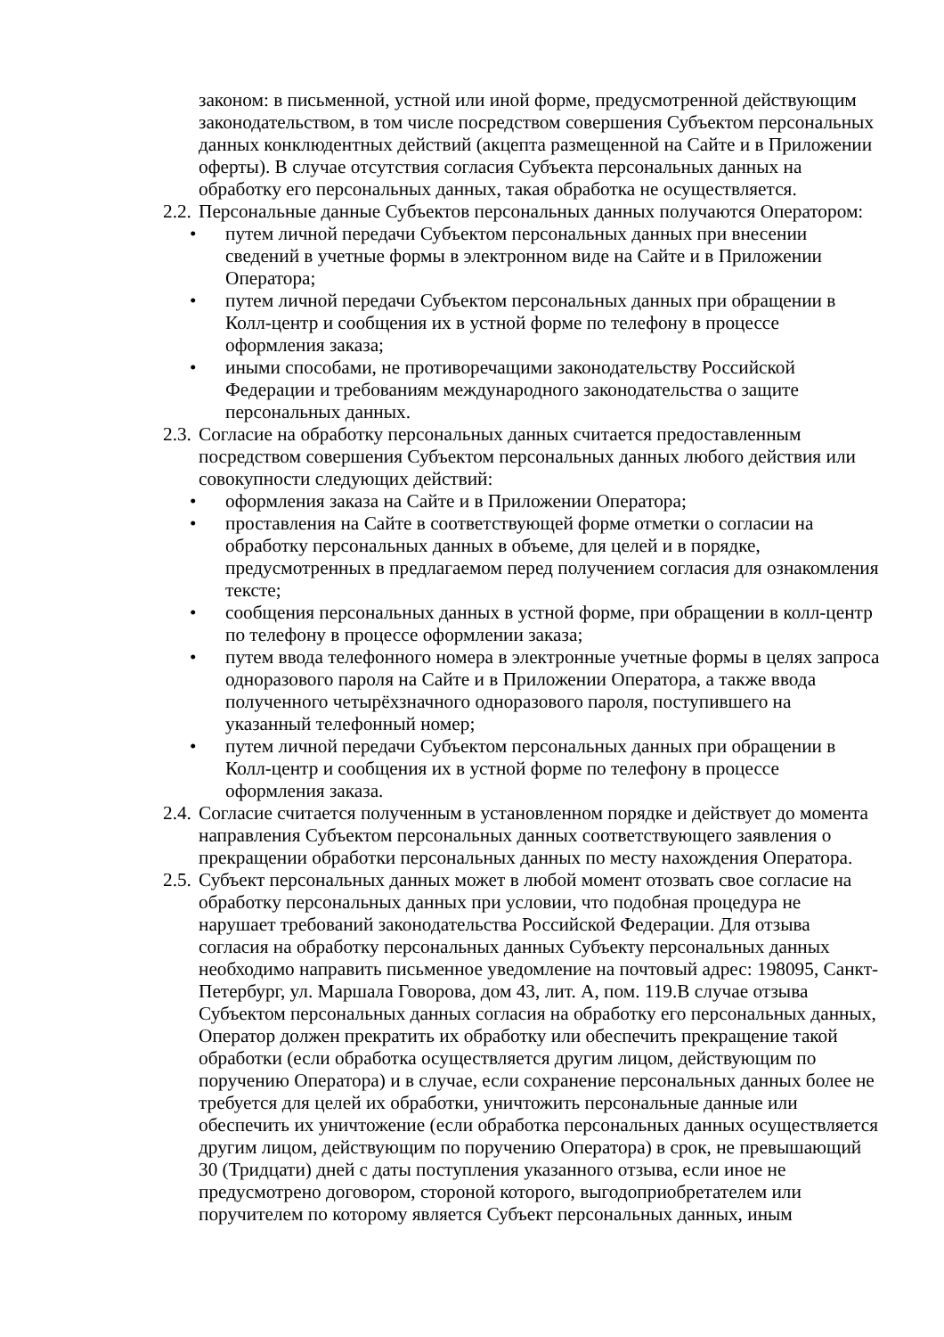законом: в письменной, устной или иной форме, предусмотренной действующим законодательством, в том числе посредством совершения Субъектом персональных данных конклюдентных действий (акцепта размещенной на Сайте и в Приложении оферты). В случае отсутствия согласия Субъекта персональных данных на обработку его персональных данных, такая обработка не осуществляется.
2.2. Персональные данные Субъектов персональных данных получаются Оператором:
• путем личной передачи Субъектом персональных данных при внесении сведений в учетные формы в электронном виде на Сайте и в Приложении Оператора;
• путем личной передачи Субъектом персональных данных при обращении в Колл-центр и сообщения их в устной форме по телефону в процессе оформления заказа;
• иными способами, не противоречащими законодательству Российской Федерации и требованиям международного законодательства о защите персональных данных.
2.3. Согласие на обработку персональных данных считается предоставленным посредством совершения Субъектом персональных данных любого действия или совокупности следующих действий:
• оформления заказа на Сайте и в Приложении Оператора;
• проставления на Сайте в соответствующей форме отметки о согласии на обработку персональных данных в объеме, для целей и в порядке, предусмотренных в предлагаемом перед получением согласия для ознакомления тексте;
• сообщения персональных данных в устной форме, при обращении в колл-центр по телефону в процессе оформлении заказа;
• путем ввода телефонного номера в электронные учетные формы в целях запроса одноразового пароля на Сайте и в Приложении Оператора, а также ввода полученного четырёхзначного одноразового пароля, поступившего на указанный телефонный номер;
• путем личной передачи Субъектом персональных данных при обращении в Колл-центр и сообщения их в устной форме по телефону в процессе оформления заказа.
2.4. Согласие считается полученным в установленном порядке и действует до момента направления Субъектом персональных данных соответствующего заявления о прекращении обработки персональных данных по месту нахождения Оператора.
2.5. Субъект персональных данных может в любой момент отозвать свое согласие на обработку персональных данных при условии, что подобная процедура не нарушает требований законодательства Российской Федерации. Для отзыва согласия на обработку персональных данных Субъекту персональных данных необходимо направить письменное уведомление на почтовый адрес: 198095, Санкт-Петербург, ул. Маршала Говорова, дом 43, лит. А, пом. 119.В случае отзыва Субъектом персональных данных согласия на обработку его персональных данных, Оператор должен прекратить их обработку или обеспечить прекращение такой обработки (если обработка осуществляется другим лицом, действующим по поручению Оператора) и в случае, если сохранение персональных данных более не требуется для целей их обработки, уничтожить персональные данные или обеспечить их уничтожение (если обработка персональных данных осуществляется другим лицом, действующим по поручению Оператора) в срок, не превышающий 30 (Тридцати) дней с даты поступления указанного отзыва, если иное не предусмотрено договором, стороной которого, выгодоприобретателем или поручителем по которому является Субъект персональных данных, иным